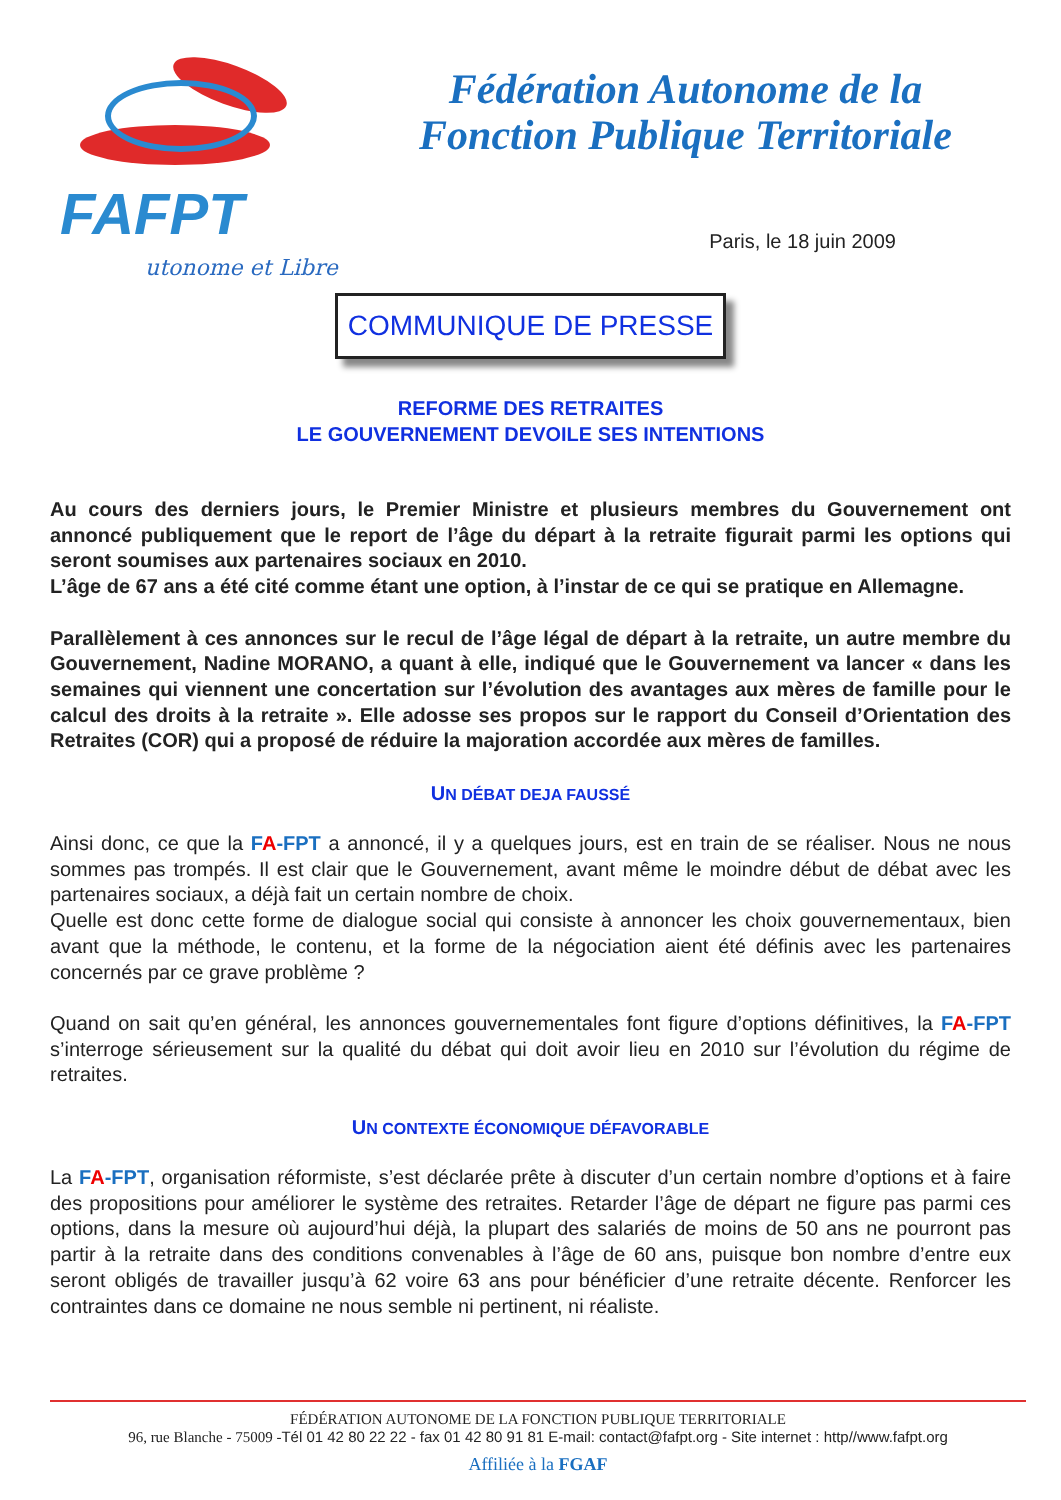FAFPT
utonome et Libre
Fédération Autonome de la
Fonction Publique Territoriale
Paris, le 18 juin 2009
COMMUNIQUE DE PRESSE
REFORME DES RETRAITES
LE GOUVERNEMENT DEVOILE SES INTENTIONS
Au cours des derniers jours, le Premier Ministre et plusieurs membres du Gouvernement ont annoncé publiquement que le report de l’âge du départ à la retraite figurait parmi les options qui seront soumises aux partenaires sociaux en 2010.
L’âge de 67 ans a été cité comme étant une option, à l’instar de ce qui se pratique en Allemagne.
Parallèlement à ces annonces sur le recul de l’âge légal de départ à la retraite, un autre membre du Gouvernement, Nadine MORANO, a quant à elle, indiqué que le Gouvernement va lancer « dans les semaines qui viennent une concertation sur l’évolution des avantages aux mères de famille pour le calcul des droits à la retraite ». Elle adosse ses propos sur le rapport du Conseil d’Orientation des Retraites (COR) qui a proposé de réduire la majoration accordée aux mères de familles.
UN DÉBAT DEJA FAUSSÉ
Ainsi donc, ce que la FA-FPT a annoncé, il y a quelques jours, est en train de se réaliser. Nous ne nous sommes pas trompés. Il est clair que le Gouvernement, avant même le moindre début de débat avec les partenaires sociaux, a déjà fait un certain nombre de choix.
Quelle est donc cette forme de dialogue social qui consiste à annoncer les choix gouvernementaux, bien avant que la méthode, le contenu, et la forme de la négociation aient été définis avec les partenaires concernés par ce grave problème ?
Quand on sait qu’en général, les annonces gouvernementales font figure d’options définitives, la FA-FPT s’interroge sérieusement sur la qualité du débat qui doit avoir lieu en 2010 sur l’évolution du régime de retraites.
UN CONTEXTE ÉCONOMIQUE DÉFAVORABLE
La FA-FPT, organisation réformiste, s’est déclarée prête à discuter d’un certain nombre d’options et à faire des propositions pour améliorer le système des retraites. Retarder l’âge de départ ne figure pas parmi ces options, dans la mesure où aujourd’hui déjà, la plupart des salariés de moins de 50 ans ne pourront pas partir à la retraite dans des conditions convenables à l’âge de 60 ans, puisque bon nombre d’entre eux seront obligés de travailler jusqu’à 62 voire 63 ans pour bénéficier d’une retraite décente. Renforcer les contraintes dans ce domaine ne nous semble ni pertinent, ni réaliste.
FÉDÉRATION AUTONOME DE LA FONCTION PUBLIQUE TERRITORIALE
96, rue Blanche - 75009 -Tél 01 42 80 22 22 - fax 01 42 80 91 81 E-mail: contact@fafpt.org - Site internet : http//www.fafpt.org
Affiliée à la FGAF